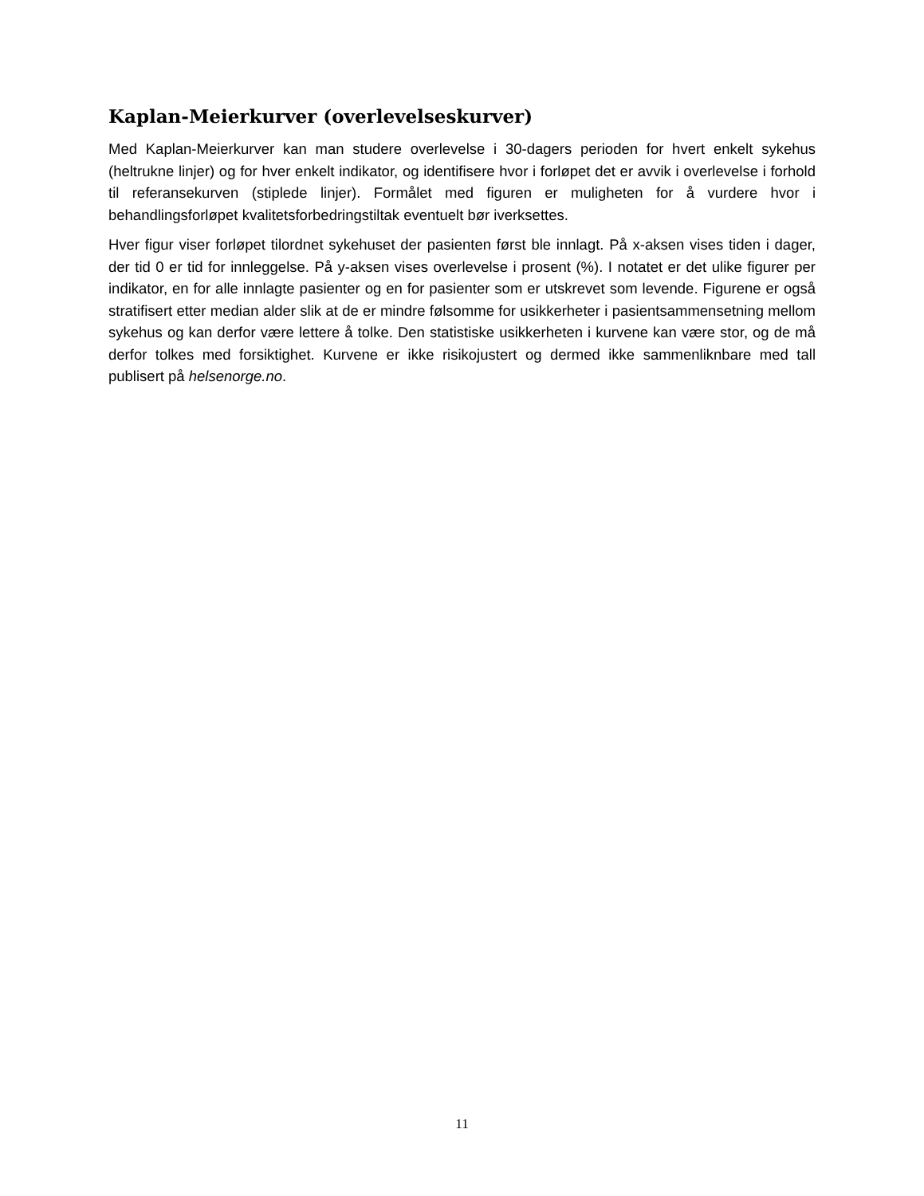Kaplan-Meierkurver (overlevelseskurver)
Med Kaplan-Meierkurver kan man studere overlevelse i 30-dagers perioden for hvert enkelt sykehus (heltrukne linjer) og for hver enkelt indikator, og identifisere hvor i forløpet det er avvik i overlevelse i forhold til referansekurven (stiplede linjer). Formålet med figuren er muligheten for å vurdere hvor i behandlingsforløpet kvalitetsforbedringstiltak eventuelt bør iverksettes.
Hver figur viser forløpet tilordnet sykehuset der pasienten først ble innlagt. På x-aksen vises tiden i dager, der tid 0 er tid for innleggelse. På y-aksen vises overlevelse i prosent (%). I notatet er det ulike figurer per indikator, en for alle innlagte pasienter og en for pasienter som er utskrevet som levende. Figurene er også stratifisert etter median alder slik at de er mindre følsomme for usikkerheter i pasientsammensetning mellom sykehus og kan derfor være lettere å tolke. Den statistiske usikkerheten i kurvene kan være stor, og de må derfor tolkes med forsiktighet. Kurvene er ikke risikojustert og dermed ikke sammenliknbare med tall publisert på helsenorge.no.
11